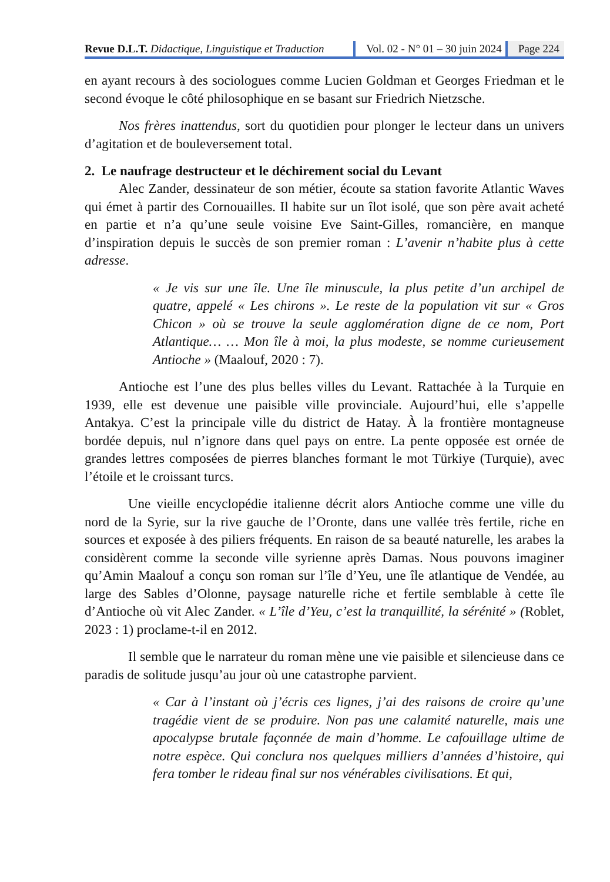Revue D.L.T. Didactique, Linguistique et Traduction
Vol. 02 - N° 01 – 30 juin 2024 Page 224
en ayant recours à des sociologues comme Lucien Goldman et Georges Friedman et le second évoque le côté philosophique en se basant sur Friedrich Nietzsche.
Nos frères inattendus, sort du quotidien pour plonger le lecteur dans un univers d’agitation et de bouleversement total.
2. Le naufrage destructeur et le déchirement social du Levant
Alec Zander, dessinateur de son métier, écoute sa station favorite Atlantic Waves qui émet à partir des Cornouailles. Il habite sur un îlot isolé, que son père avait acheté en partie et n’a qu’une seule voisine Eve Saint-Gilles, romancière, en manque d’inspiration depuis le succès de son premier roman : L’avenir n’habite plus à cette adresse.
« Je vis sur une île. Une île minuscule, la plus petite d’un archipel de quatre, appelé « Les chirons ». Le reste de la population vit sur « Gros Chicon » où se trouve la seule agglomération digne de ce nom, Port Atlantique… … Mon île à moi, la plus modeste, se nomme curieusement Antioche » (Maalouf, 2020 : 7).
Antioche est l’une des plus belles villes du Levant. Rattachée à la Turquie en 1939, elle est devenue une paisible ville provinciale. Aujourd’hui, elle s’appelle Antakya. C’est la principale ville du district de Hatay. À la frontière montagneuse bordée depuis, nul n’ignore dans quel pays on entre. La pente opposée est ornée de grandes lettres composées de pierres blanches formant le mot Türkiye (Turquie), avec l’étoile et le croissant turcs.
Une vieille encyclopédie italienne décrit alors Antioche comme une ville du nord de la Syrie, sur la rive gauche de l’Oronte, dans une vallée très fertile, riche en sources et exposée à des piliers fréquents. En raison de sa beauté naturelle, les arabes la considèrent comme la seconde ville syrienne après Damas. Nous pouvons imaginer qu’Amin Maalouf a conçu son roman sur l’île d’Yeu, une île atlantique de Vendée, au large des Sables d’Olonne, paysage naturelle riche et fertile semblable à cette île d’Antioche où vit Alec Zander. « L’île d’Yeu, c’est la tranquillité, la sérénité » (Roblet, 2023 : 1) proclame-t-il en 2012.
Il semble que le narrateur du roman mène une vie paisible et silencieuse dans ce paradis de solitude jusqu’au jour où une catastrophe parvient.
« Car à l’instant où j’écris ces lignes, j’ai des raisons de croire qu’une tragédie vient de se produire. Non pas une calamité naturelle, mais une apocalypse brutale façonnée de main d’homme. Le cafouillage ultime de notre espèce. Qui conclura nos quelques milliers d’années d’histoire, qui fera tomber le rideau final sur nos vénérables civilisations. Et qui,